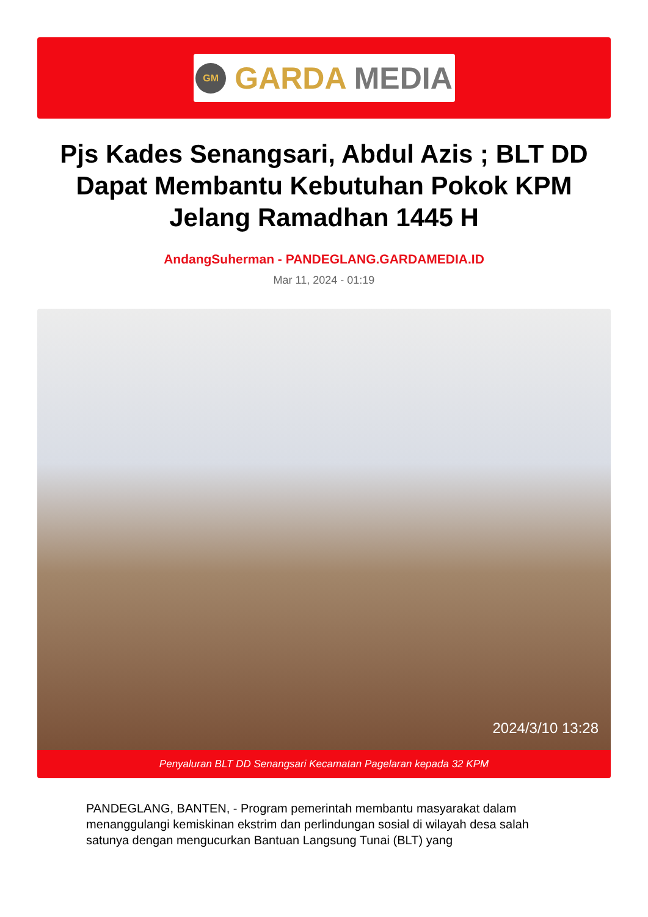GM
GARDA MEDIA
Pjs Kades Senangsari, Abdul Azis ; BLT DD Dapat Membantu Kebutuhan Pokok KPM Jelang Ramadhan 1445 H
AndangSuherman - PANDEGLANG.GARDAMEDIA.ID
Mar 11, 2024 - 01:19
2024/3/10 13:28
Penyaluran BLT DD Senangsari Kecamatan Pagelaran kepada 32 KPM
PANDEGLANG, BANTEN, - Program pemerintah membantu masyarakat dalam menanggulangi kemiskinan ekstrim dan perlindungan sosial di wilayah desa salah satunya dengan mengucurkan Bantuan Langsung Tunai (BLT) yang